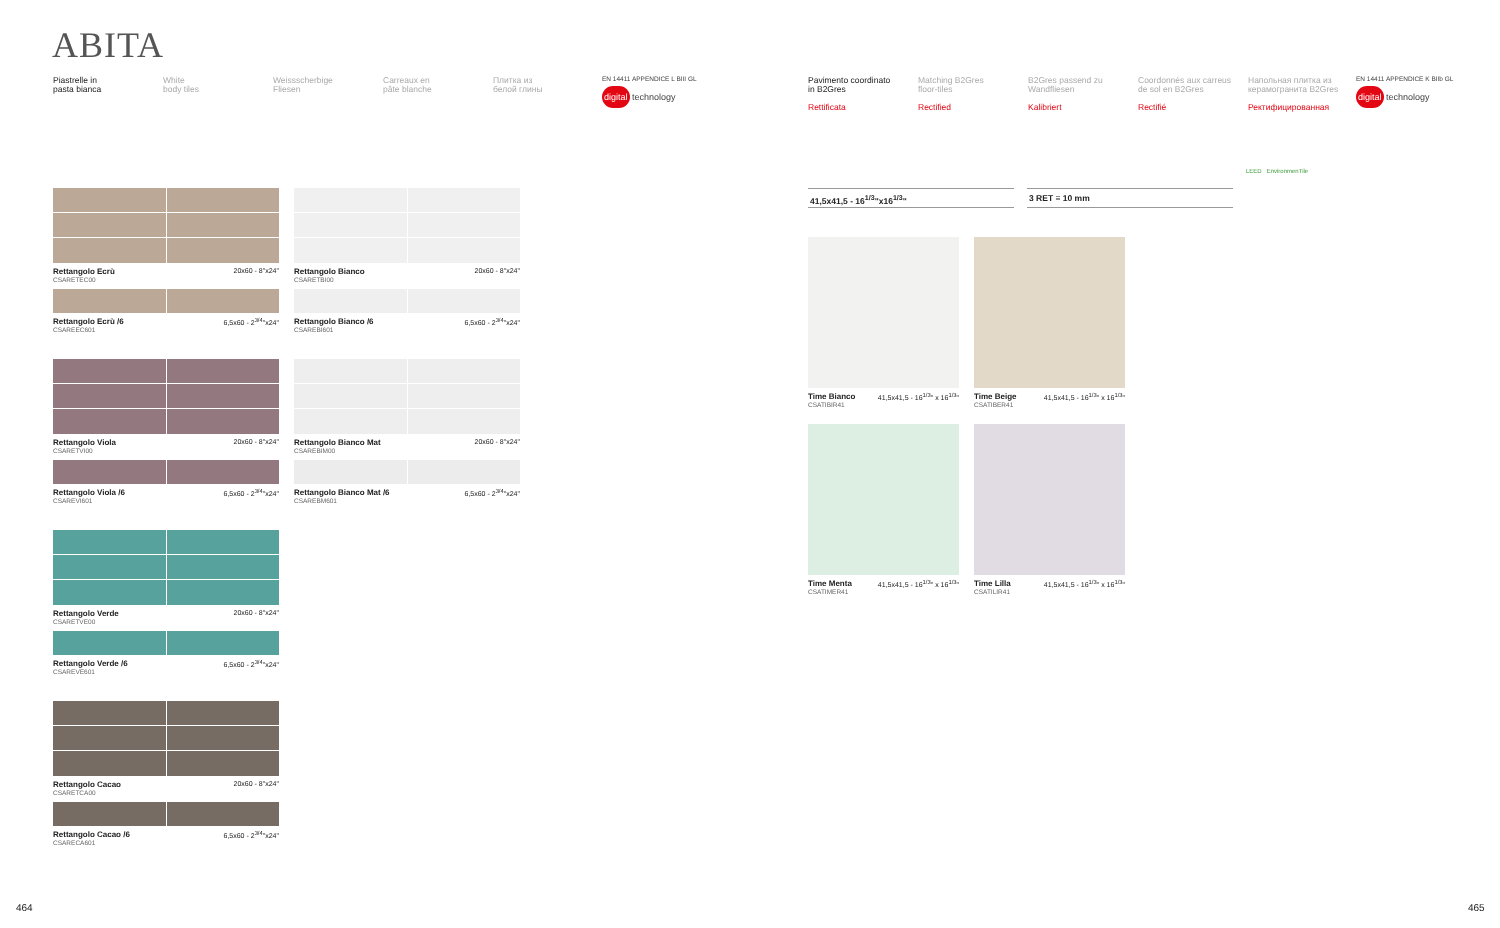ABITA
Piastrelle in
pasta bianca
White
body tiles
Weissscherbige
Fliesen
Carreaux en
pâte blanche
Плитка из
белой глины
EN 14411 APPENDICE L BIII GL
digital technology
Pavimento coordinato
in B2Gres
Rettificata
Matching B2Gres
floor-tiles
Rectified
B2Gres passend zu
Wandfliesen
Kalibriert
Coordonnés aux carreus
de sol en B2Gres
Rectifié
Напольная плитка из
керамогранита B2Gres
Ректифицированная
EN 14411 APPENDICE K BIIb GL
digital technology
LEED EnvironmenTile
41,5x41,5 - 16<sup>1/3</sup>"x16<sup>1/3</sup>" 3 RET ≡ 10 mm
Rettangolo Ecrù 20x60 - 8"x24"
CSARETEC00
Rettangolo Ecrù /6 6,5x60 - 2<sup>3/4</sup>"x24"
CSAREEC601
Rettangolo Bianco 20x60 - 8"x24"
CSARETBI00
Rettangolo Bianco /6 6,5x60 - 2<sup>3/4</sup>"x24"
CSAREBI601
Rettangolo Viola 20x60 - 8"x24"
CSARETVI00
Rettangolo Viola /6 6,5x60 - 2<sup>3/4</sup>"x24"
CSAREVI601
Rettangolo Bianco Mat 20x60 - 8"x24"
CSAREBIM00
Rettangolo Bianco Mat /6 6,5x60 - 2<sup>3/4</sup>"x24"
CSAREBM601
Rettangolo Verde 20x60 - 8"x24"
CSARETVE00
Rettangolo Verde /6 6,5x60 - 2<sup>3/4</sup>"x24"
CSAREVE601
Rettangolo Cacao 20x60 - 8"x24"
CSARETCA00
Rettangolo Cacao /6 6,5x60 - 2<sup>3/4</sup>"x24"
CSARECA601
Time Bianco 41,5x41,5 - 16<sup>1/3</sup>" x 16<sup>1/3</sup>"
CSATIBIR41
Time Beige 41,5x41,5 - 16<sup>1/3</sup>" x 16<sup>1/3</sup>"
CSATIBER41
Time Menta 41,5x41,5 - 16<sup>1/3</sup>" x 16<sup>1/3</sup>"
CSATIMER41
Time Lilla 41,5x41,5 - 16<sup>1/3</sup>" x 16<sup>1/3</sup>"
CSATILIR41
464 465